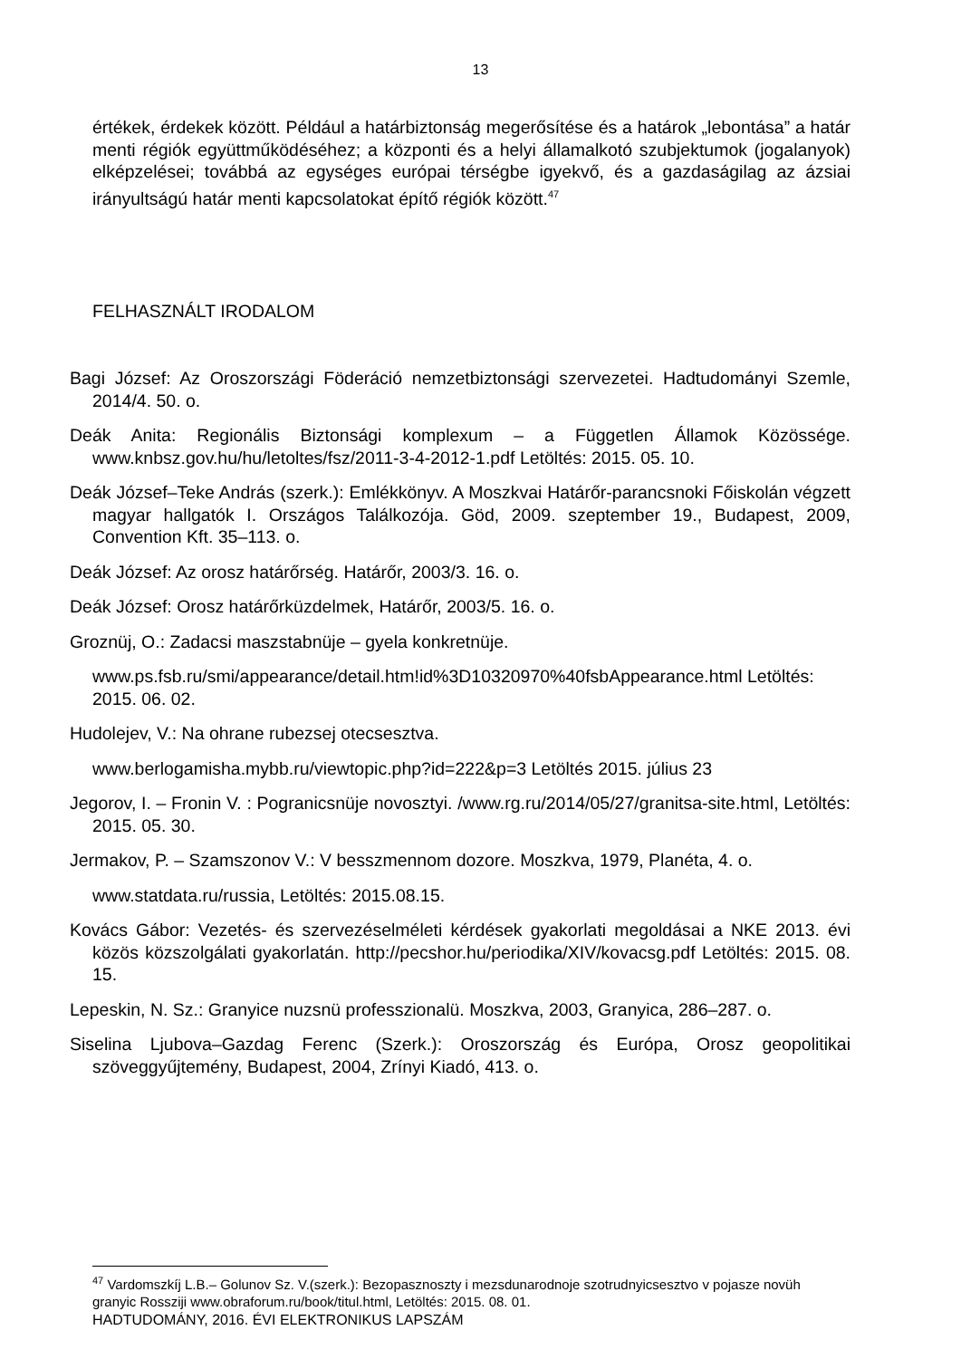13
értékek, érdekek között. Például a határbiztonság megerősítése és a határok „lebontása” a határ menti régiók együttműködéséhez; a központi és a helyi államalkotó szubjektumok (jogalanyok) elképzelései; továbbá az egységes európai térségbe igyekvő, és a gazdaságilag az ázsiai irányultságú határ menti kapcsolatokat építő régiók között.<sup>47</sup>
FELHASZNÁLT IRODALOM
Bagi József: Az Oroszországi Föderáció nemzetbiztonsági szervezetei. Hadtudományi Szemle, 2014/4. 50. o.
Deák Anita: Regionális Biztonsági komplexum – a Független Államok Közössége. www.knbsz.gov.hu/hu/letoltes/fsz/2011-3-4-2012-1.pdf Letöltés: 2015. 05. 10.
Deák József–Teke András (szerk.): Emlékkönyv. A Moszkvai Határőr-parancsnoki Főiskolán végzett magyar hallgatók I. Országos Találkozója. Göd, 2009. szeptember 19., Budapest, 2009, Convention Kft. 35–113. o.
Deák József: Az orosz határőrség. Határőr, 2003/3. 16. o.
Deák József: Orosz határőrküzdelmek, Határőr, 2003/5. 16. o.
Groznüj, O.: Zadacsi maszstabnüje – gyela konkretnüje.
www.ps.fsb.ru/smi/appearance/detail.htm!id%3D10320970%40fsbAppearance.html Letöltés: 2015. 06. 02.
Hudolejev, V.: Na ohrane rubezsej otecsesztva.
www.berlogamisha.mybb.ru/viewtopic.php?id=222&p=3 Letöltés 2015. július 23
Jegorov, I. – Fronin V. : Pogranicsnüje novosztyi. /www.rg.ru/2014/05/27/granitsa-site.html, Letöltés: 2015. 05. 30.
Jermakov, P. – Szamszonov V.: V besszmennom dozore. Moszkva, 1979, Planéta, 4. o.
www.statdata.ru/russia, Letöltés: 2015.08.15.
Kovács Gábor: Vezetés- és szervezéselméleti kérdések gyakorlati megoldásai a NKE 2013. évi közös közszolgálati gyakorlatán. http://pecshor.hu/periodika/XIV/kovacsg.pdf Letöltés: 2015. 08. 15.
Lepeskin, N. Sz.: Granyice nuzsnü professzionalü. Moszkva, 2003, Granyica, 286–287. o.
Siselina Ljubova–Gazdag Ferenc (Szerk.): Oroszország és Európa, Orosz geopolitikai szöveggyűjtemény, Budapest, 2004, Zrínyi Kiadó, 413. o.
<sup>47</sup> Vardomszkíj L.B.– Golunov Sz. V.(szerk.): Bezopasznoszty i mezsdunarodnoje szotrudnyicsesztvo v pojasze novüh granyic Rossziji www.obraforum.ru/book/titul.html, Letöltés: 2015. 08. 01.
HADTUDOMÁNY, 2016. ÉVI ELEKTRONIKUS LAPSZÁM